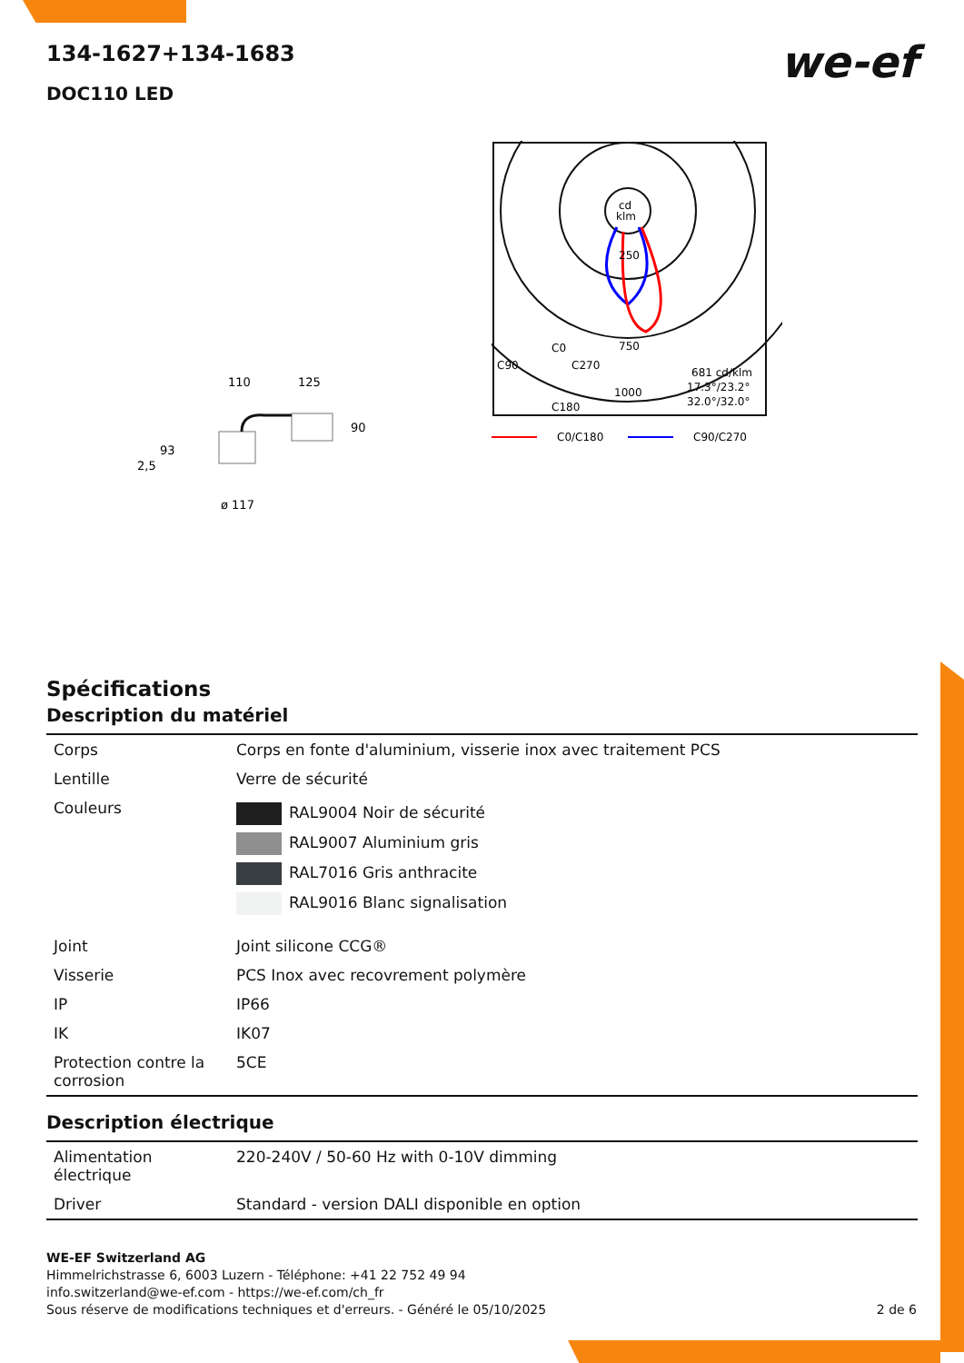we-ef
134-1627+134-1683
DOC110 LED
110
125
90
93
2,5
ø 117
cd
klm
250
750
C0
C90
C270
1000
C180
681 cd/klm
17.3°/23.2°
32.0°/32.0°
C0/C180
C90/C270
Spécifications
Description du matériel
| Corps | Corps en fonte d'aluminium, visserie inox avec traitement PCS |
| Lentille | Verre de sécurité |
| Couleurs | RAL9004 Noir de sécurité RAL9007 Aluminium gris RAL7016 Gris anthracite RAL9016 Blanc signalisation |
| Joint | Joint silicone CCG® |
| Visserie | PCS Inox avec recovrement polymère |
| IP | IP66 |
| IK | IK07 |
| Protection contre la corrosion | 5CE |
Description électrique
| Alimentation électrique | 220-240V / 50-60 Hz with 0-10V dimming |
| Driver | Standard - version DALI disponible en option |
WE-EF Switzerland AG
Himmelrichstrasse 6, 6003 Luzern - Téléphone: +41 22 752 49 94
info.switzerland@we-ef.com - https://we-ef.com/ch_fr
Sous réserve de modifications techniques et d'erreurs. - Généré le 05/10/2025 2 de 6